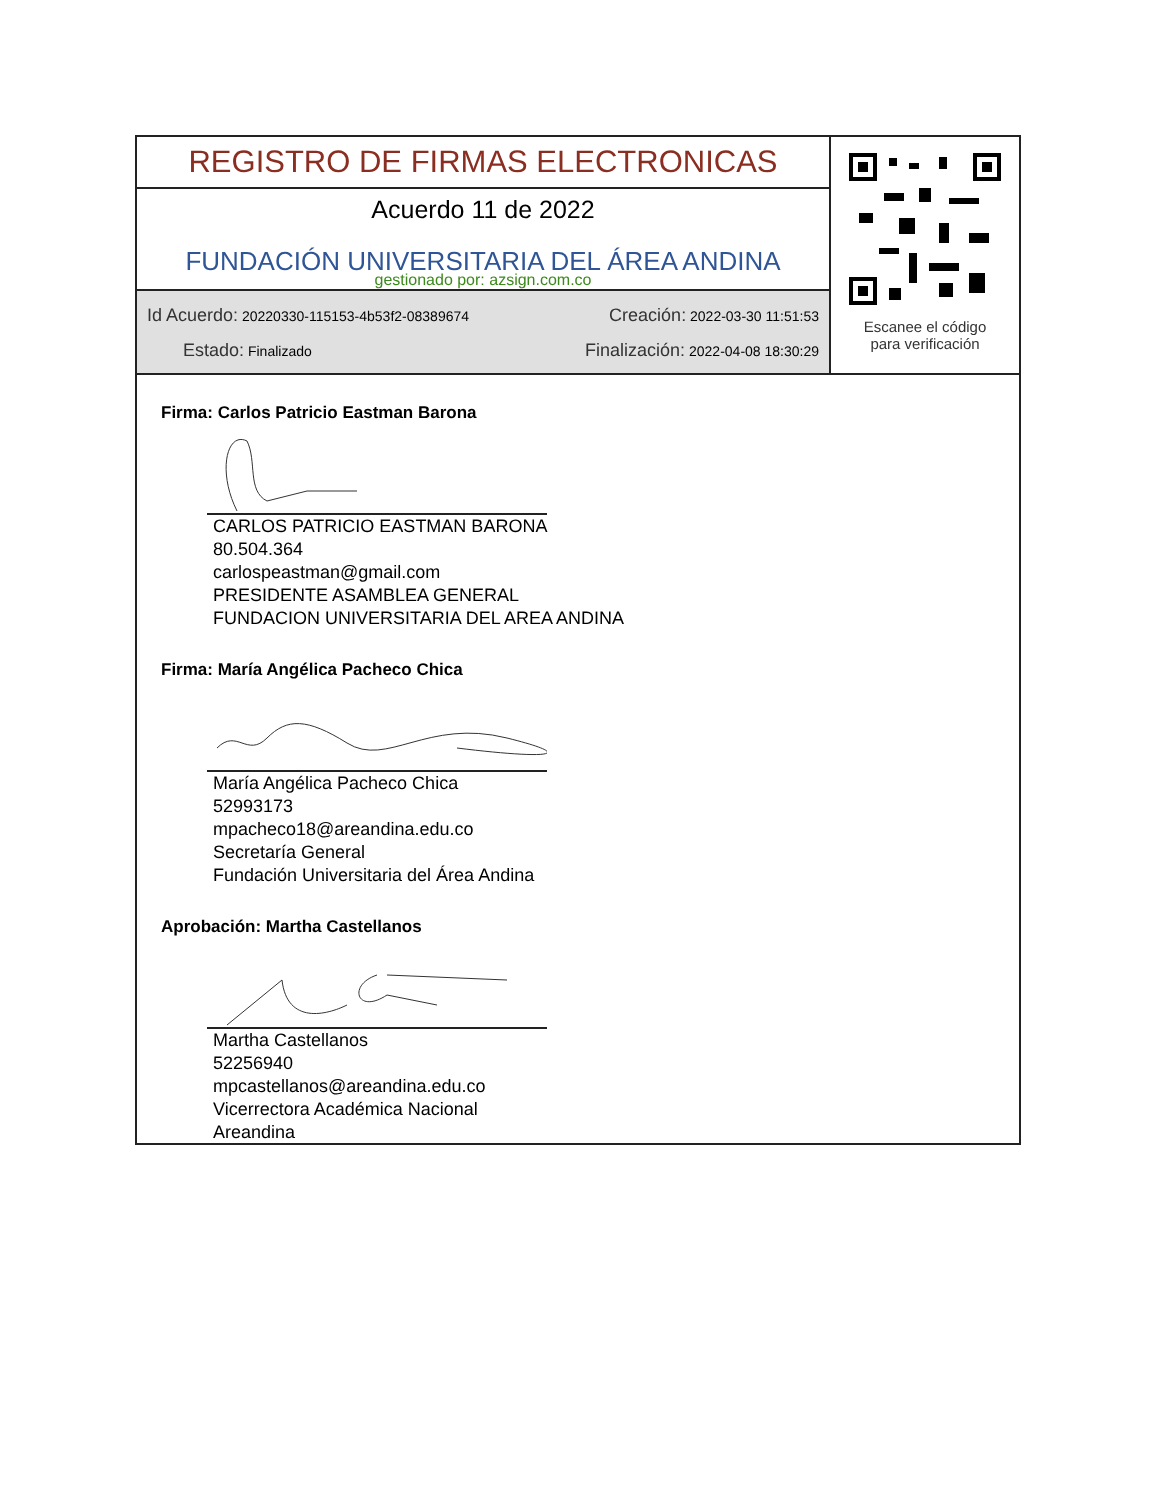REGISTRO DE FIRMAS ELECTRONICAS
Acuerdo 11 de 2022
FUNDACIÓN UNIVERSITARIA DEL ÁREA ANDINA
gestionado por: azsign.com.co
Id Acuerdo: 20220330-115153-4b53f2-08389674 Creación: 2022-03-30 11:51:53
Estado: Finalizado Finalización: 2022-04-08 18:30:29
Escanee el código
para verificación
Firma: Carlos Patricio Eastman Barona
CARLOS PATRICIO EASTMAN BARONA
80.504.364
carlospeastman@gmail.com
PRESIDENTE ASAMBLEA GENERAL
FUNDACION UNIVERSITARIA DEL AREA ANDINA
Firma: María Angélica Pacheco Chica
María Angélica Pacheco Chica
52993173
mpacheco18@areandina.edu.co
Secretaría General
Fundación Universitaria del Área Andina
Aprobación: Martha Castellanos
Martha Castellanos
52256940
mpcastellanos@areandina.edu.co
Vicerrectora Académica Nacional
Areandina